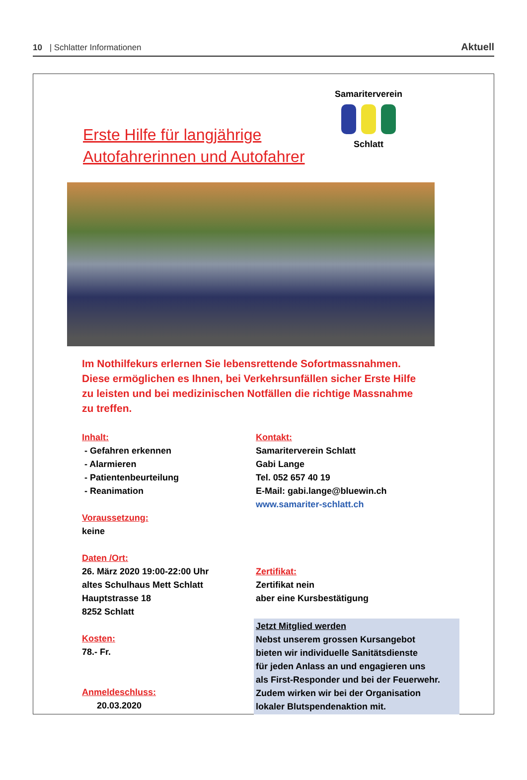10 | Schlatter Informationen
Aktuell
Erste Hilfe für langjährige Autofahrerinnen und Autofahrer
Samariterverein
Schlatt
Im Nothilfekurs erlernen Sie lebensrettende Sofortmassnahmen. Diese ermöglichen es Ihnen, bei Verkehrsunfällen sicher Erste Hilfe zu leisten und bei medizinischen Notfällen die richtige Massnahme zu treffen.
Inhalt:
- Gefahren erkennen
- Alarmieren
- Patientenbeurteilung
- Reanimation
Voraussetzung:
keine
Daten /Ort:
26. März 2020 19:00-22:00 Uhr
altes Schulhaus Mett Schlatt
Hauptstrasse 18
8252 Schlatt
Kosten:
78.- Fr.
Anmeldeschluss:
20.03.2020
Kontakt:
Samariterverein Schlatt
Gabi Lange
Tel. 052 657 40 19
E-Mail: gabi.lange@bluewin.ch
www.samariter-schlatt.ch
Zertifikat:
Zertifikat nein
aber eine Kursbestätigung
Jetzt Mitglied werden
Nebst unserem grossen Kursangebot
bieten wir individuelle Sanitätsdienste
für jeden Anlass an und engagieren uns
als First-Responder und bei der Feuerwehr.
Zudem wirken wir bei der Organisation
lokaler Blutspendenaktion mit.